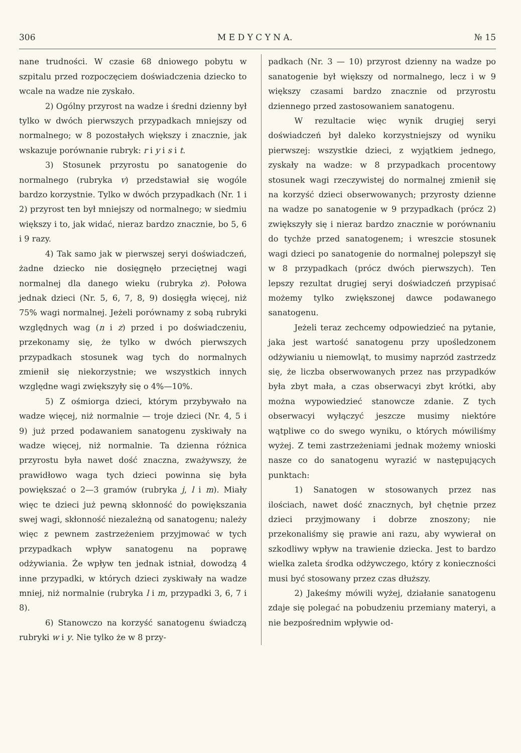306 M E D Y C Y N A. № 15
nane trudności. W czasie 68 dniowego pobytu w szpitalu przed rozpoczęciem doświadczenia dziecko to wcale na wadze nie zyskało.
2) Ogólny przyrost na wadze i średni dzienny był tylko w dwóch pierwszych przypadkach mniejszy od normalnego; w 8 pozostałych większy i znacznie, jak wskazuje porównanie rubryk: r i y i s i t.
3) Stosunek przyrostu po sanatogenie do normalnego (rubryka v) przedstawiał się wogóle bardzo korzystnie. Tylko w dwóch przypadkach (Nr. 1 i 2) przyrost ten był mniejszy od normalnego; w siedmiu większy i to, jak widać, nieraz bardzo znacznie, bo 5, 6 i 9 razy.
4) Tak samo jak w pierwszej seryi doświadczeń, żadne dziecko nie dosięgnęło przeciętnej wagi normalnej dla danego wieku (rubryka z). Połowa jednak dzieci (Nr. 5, 6, 7, 8, 9) dosięgła więcej, niż 75% wagi normalnej. Jeżeli porównamy z sobą rubryki względnych wag (n i z) przed i po doświadczeniu, przekonamy się, że tylko w dwóch pierwszych przypadkach stosunek wag tych do normalnych zmienił się niekorzystnie; we wszystkich innych względne wagi zwiększyły się o 4%—10%.
5) Z ośmiorga dzieci, którym przybywało na wadze więcej, niż normalnie — troje dzieci (Nr. 4, 5 i 9) już przed podawaniem sanatogenu zyskiwały na wadze więcej, niż normalnie. Ta dzienna różnica przyrostu była nawet dość znaczna, zważywszy, że prawidłowo waga tych dzieci powinna się była powiększać o 2—3 gramów (rubryka j, l i m). Miały więc te dzieci już pewną skłonność do powiększania swej wagi, skłonność niezależną od sanatogenu; należy więc z pewnem zastrzeżeniem przyjmować w tych przypadkach wpływ sanatogenu na poprawę odżywiania. Że wpływ ten jednak istniał, dowodzą 4 inne przypadki, w których dzieci zyskiwały na wadze mniej, niż normalnie (rubryka l i m, przypadki 3, 6, 7 i 8).
6) Stanowczo na korzyść sanatogenu świadczą rubryki w i y. Nie tylko że w 8 przy-
padkach (Nr. 3 — 10) przyrost dzienny na wadze po sanatogenie był większy od normalnego, lecz i w 9 większy czasami bardzo znacznie od przyrostu dziennego przed zastosowaniem sanatogenu.
W rezultacie więc wynik drugiej seryi doświadczeń był daleko korzystniejszy od wyniku pierwszej: wszystkie dzieci, z wyjątkiem jednego, zyskały na wadze: w 8 przypadkach procentowy stosunek wagi rzeczywistej do normalnej zmienił się na korzyść dzieci obserwowanych; przyrosty dzienne na wadze po sanatogenie w 9 przypadkach (prócz 2) zwiększyły się i nieraz bardzo znacznie w porównaniu do tychże przed sanatogenem; i wreszcie stosunek wagi dzieci po sanatogenie do normalnej polepszył się w 8 przypadkach (prócz dwóch pierwszych). Ten lepszy rezultat drugiej seryi doświadczeń przypisać możemy tylko zwiększonej dawce podawanego sanatogenu.
Jeżeli teraz zechcemy odpowiedzieć na pytanie, jaka jest wartość sanatogenu przy upośledzonem odżywianiu u niemowląt, to musimy naprzód zastrzedz się, że liczba obserwowanych przez nas przypadków była zbyt mała, a czas obserwacyi zbyt krótki, aby można wypowiedzieć stanowcze zdanie. Z tych obserwacyi wyłączyć jeszcze musimy niektóre wątpliwe co do swego wyniku, o których mówiliśmy wyżej. Z temi zastrzeżeniami jednak możemy wnioski nasze co do sanatogenu wyrazić w następujących punktach:
1) Sanatogen w stosowanych przez nas ilościach, nawet dość znacznych, był chętnie przez dzieci przyjmowany i dobrze znoszony; nie przekonaliśmy się prawie ani razu, aby wywierał on szkodliwy wpływ na trawienie dziecka. Jest to bardzo wielka zaleta środka odżywczego, który z konieczności musi być stosowany przez czas dłuższy.
2) Jakeśmy mówili wyżej, działanie sanatogenu zdaje się polegać na pobudzeniu przemiany materyi, a nie bezpośrednim wpływie od-